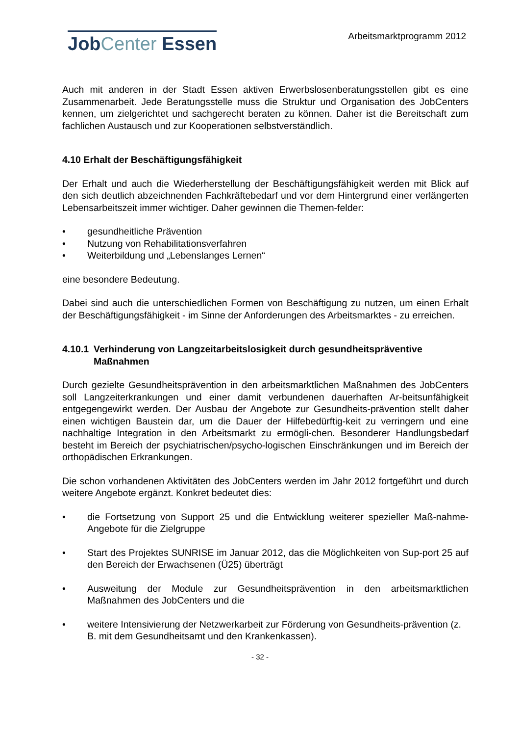JobCenter Essen
Arbeitsmarktprogramm 2012
Auch mit anderen in der Stadt Essen aktiven Erwerbslosenberatungsstellen gibt es eine Zusammenarbeit. Jede Beratungsstelle muss die Struktur und Organisation des JobCenters kennen, um zielgerichtet und sachgerecht beraten zu können. Daher ist die Bereitschaft zum fachlichen Austausch und zur Kooperationen selbstverständlich.
4.10 Erhalt der Beschäftigungsfähigkeit
Der Erhalt und auch die Wiederherstellung der Beschäftigungsfähigkeit werden mit Blick auf den sich deutlich abzeichnenden Fachkräftebedarf und vor dem Hintergrund einer verlängerten Lebensarbeitszeit immer wichtiger. Daher gewinnen die Themen-felder:
• gesundheitliche Prävention
• Nutzung von Rehabilitationsverfahren
• Weiterbildung und „Lebenslanges Lernen“
eine besondere Bedeutung.
Dabei sind auch die unterschiedlichen Formen von Beschäftigung zu nutzen, um einen Erhalt der Beschäftigungsfähigkeit - im Sinne der Anforderungen des Arbeitsmarktes - zu erreichen.
4.10.1 Verhinderung von Langzeitarbeitslosigkeit durch gesundheitspräventive Maßnahmen
Durch gezielte Gesundheitsprävention in den arbeitsmarktlichen Maßnahmen des JobCenters soll Langzeiterkrankungen und einer damit verbundenen dauerhaften Ar-beitsunfähigkeit entgegengewirkt werden. Der Ausbau der Angebote zur Gesundheits-prävention stellt daher einen wichtigen Baustein dar, um die Dauer der Hilfebedürftig-keit zu verringern und eine nachhaltige Integration in den Arbeitsmarkt zu ermögli-chen. Besonderer Handlungsbedarf besteht im Bereich der psychiatrischen/psycho-logischen Einschränkungen und im Bereich der orthopädischen Erkrankungen.
Die schon vorhandenen Aktivitäten des JobCenters werden im Jahr 2012 fortgeführt und durch weitere Angebote ergänzt. Konkret bedeutet dies:
• die Fortsetzung von Support 25 und die Entwicklung weiterer spezieller Maß-nahme-Angebote für die Zielgruppe
• Start des Projektes SUNRISE im Januar 2012, das die Möglichkeiten von Sup-port 25 auf den Bereich der Erwachsenen (Ü25) überträgt
• Ausweitung der Module zur Gesundheitsprävention in den arbeitsmarktlichen Maßnahmen des JobCenters und die
• weitere Intensivierung der Netzwerkarbeit zur Förderung von Gesundheits-prävention (z. B. mit dem Gesundheitsamt und den Krankenkassen).
- 32 -